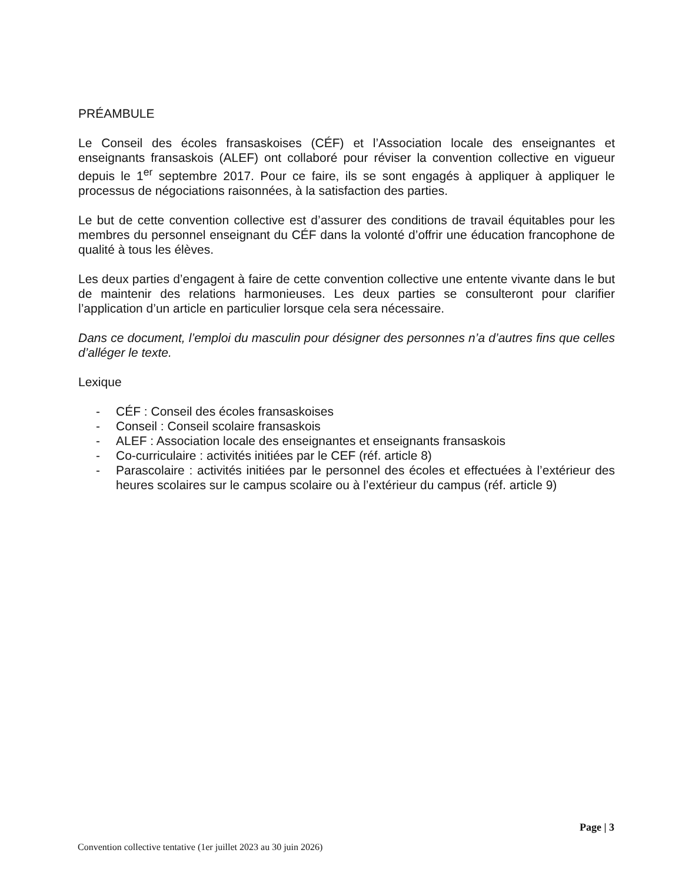PRÉAMBULE
Le Conseil des écoles fransaskoises (CÉF) et l’Association locale des enseignantes et enseignants fransaskois (ALEF) ont collaboré pour réviser la convention collective en vigueur depuis le 1<sup>er</sup> septembre 2017. Pour ce faire, ils se sont engagés à appliquer à appliquer le processus de négociations raisonnées, à la satisfaction des parties.
Le but de cette convention collective est d’assurer des conditions de travail équitables pour les membres du personnel enseignant du CÉF dans la volonté d’offrir une éducation francophone de qualité à tous les élèves.
Les deux parties d’engagent à faire de cette convention collective une entente vivante dans le but de maintenir des relations harmonieuses. Les deux parties se consulteront pour clarifier l’application d’un article en particulier lorsque cela sera nécessaire.
Dans ce document, l’emploi du masculin pour désigner des personnes n’a d’autres fins que celles d’alléger le texte.
Lexique
- CÉF : Conseil des écoles fransaskoises
- Conseil : Conseil scolaire fransaskois
- ALEF : Association locale des enseignantes et enseignants fransaskois
- Co-curriculaire : activités initiées par le CEF (réf. article 8)
- Parascolaire : activités initiées par le personnel des écoles et effectuées à l’extérieur des heures scolaires sur le campus scolaire ou à l’extérieur du campus (réf. article 9)
Page | 3
Convention collective tentative (1er juillet 2023 au 30 juin 2026)